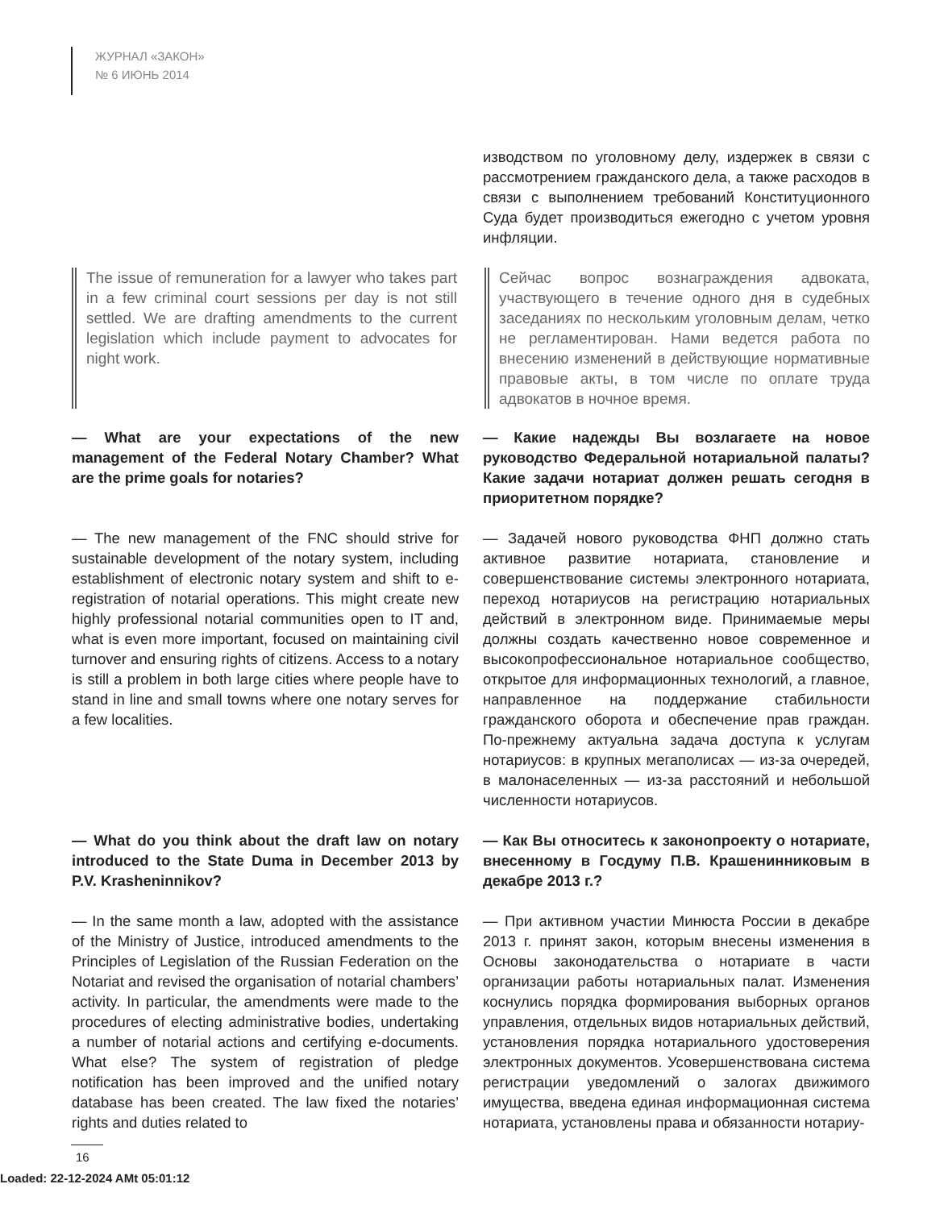ЖУРНАЛ «ЗАКОН»
№ 6 ИЮНЬ 2014
изводством по уголовному делу, издержек в связи с рассмотрением гражданского дела, а также расходов в связи с выполнением требований Конституционного Суда будет производиться ежегодно с учетом уровня инфляции.
The issue of remuneration for a lawyer who takes part in a few criminal court sessions per day is not still settled. We are drafting amendments to the current legislation which include payment to advocates for night work.
Сейчас вопрос вознаграждения адвоката, участвующего в течение одного дня в судебных заседаниях по нескольким уголовным делам, четко не регламентирован. Нами ведется работа по внесению изменений в действующие нормативные правовые акты, в том числе по оплате труда адвокатов в ночное время.
— What are your expectations of the new management of the Federal Notary Chamber? What are the prime goals for notaries?
— Какие надежды Вы возлагаете на новое руководство Федеральной нотариальной палаты? Какие задачи нотариат должен решать сегодня в приоритетном порядке?
— The new management of the FNC should strive for sustainable development of the notary system, including establishment of electronic notary system and shift to e-registration of notarial operations. This might create new highly professional notarial communities open to IT and, what is even more important, focused on maintaining civil turnover and ensuring rights of citizens. Access to a notary is still a problem in both large cities where people have to stand in line and small towns where one notary serves for a few localities.
— Задачей нового руководства ФНП должно стать активное развитие нотариата, становление и совершенствование системы электронного нотариата, переход нотариусов на регистрацию нотариальных действий в электронном виде. Принимаемые меры должны создать качественно новое современное и высокопрофессиональное нотариальное сообщество, открытое для информационных технологий, а главное, направленное на поддержание стабильности гражданского оборота и обеспечение прав граждан. По-прежнему актуальна задача доступа к услугам нотариусов: в крупных мегаполисах — из-за очередей, в малонаселенных — из-за расстояний и небольшой численности нотариусов.
— What do you think about the draft law on notary introduced to the State Duma in December 2013 by P.V. Krasheninnikov?
— Как Вы относитесь к законопроекту о нотариате, внесенному в Госдуму П.В. Крашенинниковым в декабре 2013 г.?
— In the same month a law, adopted with the assistance of the Ministry of Justice, introduced amendments to the Principles of Legislation of the Russian Federation on the Notariat and revised the organisation of notarial chambers’ activity. In particular, the amendments were made to the procedures of electing administrative bodies, undertaking a number of notarial actions and certifying e-documents. What else? The system of registration of pledge notification has been improved and the unified notary database has been created. The law fixed the notaries’ rights and duties related to
— При активном участии Минюста России в декабре 2013 г. принят закон, которым внесены изменения в Основы законодательства о нотариате в части организации работы нотариальных палат. Изменения коснулись порядка формирования выборных органов управления, отдельных видов нотариальных действий, установления порядка нотариального удостоверения электронных документов. Усовершенствована система регистрации уведомлений о залогах движимого имущества, введена единая информационная система нотариата, установлены права и обязанности нотариу-
16
Loaded: 22-12-2024 AMt 05:01:12